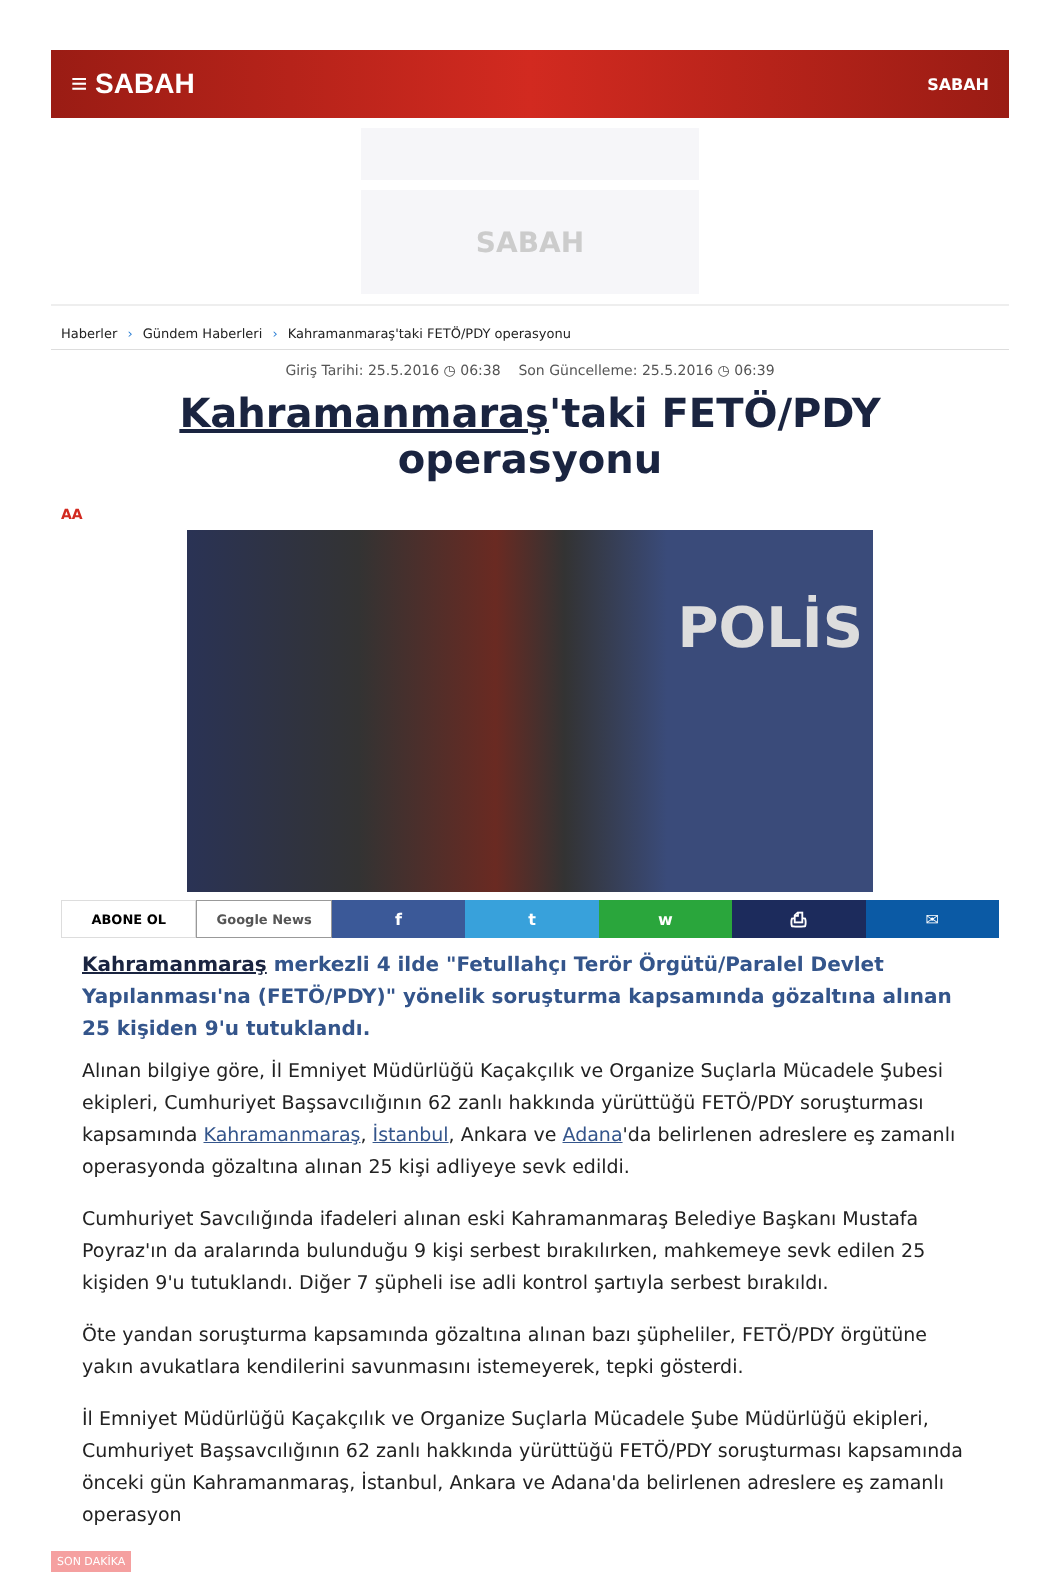≡ SABAH
SABAH
SABAH
Haberler › Gündem Haberleri › Kahramanmaraş'taki FETÖ/PDY operasyonu
Giriş Tarihi: 25.5.2016 ◷ 06:38 Son Güncelleme: 25.5.2016 ◷ 06:39
Kahramanmaraş'taki FETÖ/PDY operasyonu
AA
POLİS
ABONE OL Google News
f t w ⎙ ✉
Kahramanmaraş merkezli 4 ilde "Fetullahçı Terör Örgütü/Paralel Devlet Yapılanması'na (FETÖ/PDY)" yönelik soruşturma kapsamında gözaltına alınan 25 kişiden 9'u tutuklandı.
Alınan bilgiye göre, İl Emniyet Müdürlüğü Kaçakçılık ve Organize Suçlarla Mücadele Şubesi ekipleri, Cumhuriyet Başsavcılığının 62 zanlı hakkında yürüttüğü FETÖ/PDY soruşturması kapsamında Kahramanmaraş, İstanbul, Ankara ve Adana'da belirlenen adreslere eş zamanlı operasyonda gözaltına alınan 25 kişi adliyeye sevk edildi.
Cumhuriyet Savcılığında ifadeleri alınan eski Kahramanmaraş Belediye Başkanı Mustafa Poyraz'ın da aralarında bulunduğu 9 kişi serbest bırakılırken, mahkemeye sevk edilen 25 kişiden 9'u tutuklandı. Diğer 7 şüpheli ise adli kontrol şartıyla serbest bırakıldı.
Öte yandan soruşturma kapsamında gözaltına alınan bazı şüpheliler, FETÖ/PDY örgütüne yakın avukatlara kendilerini savunmasını istemeyerek, tepki gösterdi.
İl Emniyet Müdürlüğü Kaçakçılık ve Organize Suçlarla Mücadele Şube Müdürlüğü ekipleri, Cumhuriyet Başsavcılığının 62 zanlı hakkında yürüttüğü FETÖ/PDY soruşturması kapsamında önceki gün Kahramanmaraş, İstanbul, Ankara ve Adana'da belirlenen adreslere eş zamanlı operasyon
SON DAKİKA